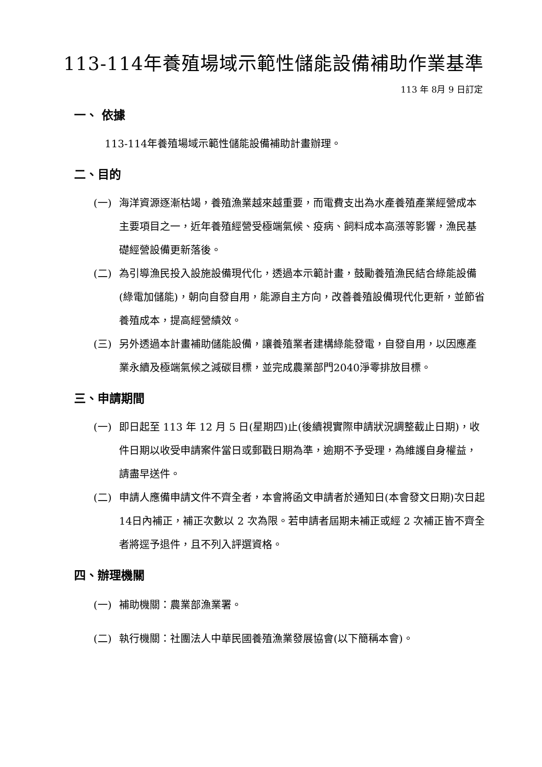113-114年養殖場域示範性儲能設備補助作業基準
113 年 8月 9 日訂定
一、 依據
113-114年養殖場域示範性儲能設備補助計畫辦理。
二、目的
(一) 海洋資源逐漸枯竭，養殖漁業越來越重要，而電費支出為水產養殖產業經營成本主要項目之一，近年養殖經營受極端氣候、疫病、飼料成本高漲等影響，漁民基礎經營設備更新落後。
(二) 為引導漁民投入設施設備現代化，透過本示範計畫，鼓勵養殖漁民結合綠能設備(綠電加儲能)，朝向自發自用，能源自主方向，改善養殖設備現代化更新，並節省養殖成本，提高經營績效。
(三) 另外透過本計畫補助儲能設備，讓養殖業者建構綠能發電，自發自用，以因應產業永續及極端氣候之減碳目標，並完成農業部門2040淨零排放目標。
三、申請期間
(一) 即日起至 113 年 12 月 5 日(星期四)止(後續視實際申請狀況調整截止日期)，收件日期以收受申請案件當日或郵戳日期為準，逾期不予受理，為維護自身權益，請盡早送件。
(二) 申請人應備申請文件不齊全者，本會將函文申請者於通知日(本會發文日期)次日起14日內補正，補正次數以 2 次為限。若申請者屆期未補正或經 2 次補正皆不齊全者將逕予退件，且不列入評選資格。
四、辦理機關
(一) 補助機關：農業部漁業署。
(二) 執行機關：社團法人中華民國養殖漁業發展協會(以下簡稱本會)。